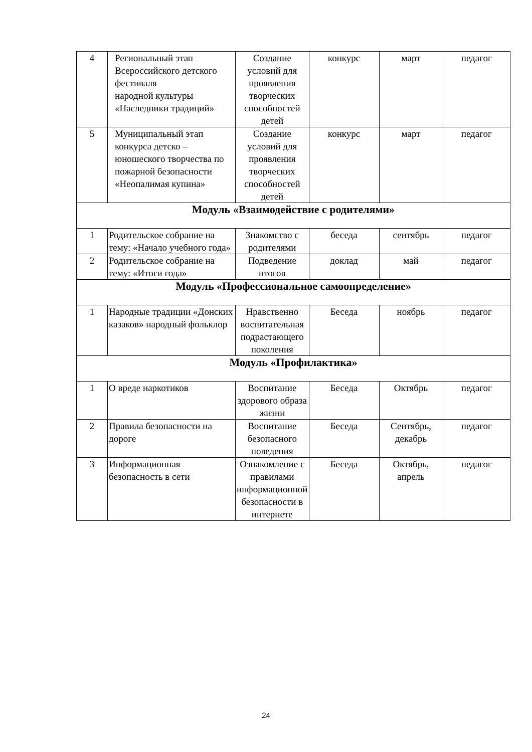| 4 | Региональный этап Всероссийского детского фестиваля народной культуры «Наследники традиций» | Создание условий для проявления творческих способностей детей | конкурс | март | педагог |
| 5 | Муниципальный этап конкурса детско – юношеского творчества по пожарной безопасности «Неопалимая купина» | Создание условий для проявления творческих способностей детей | конкурс | март | педагог |
| Модуль «Взаимодействие с родителями» | | | | | |
| 1 | Родительское собрание на тему: «Начало учебного года» | Знакомство с родителями | беседа | сентябрь | педагог |
| 2 | Родительское собрание на тему: «Итоги года» | Подведение итогов | доклад | май | педагог |
| Модуль «Профессиональное самоопределение» | | | | | |
| 1 | Народные традиции «Донских казаков» народный фольклор | Нравственно воспитательная подрастающего поколения | Беседа | ноябрь | педагог |
| Модуль «Профилактика» | | | | | |
| 1 | О вреде наркотиков | Воспитание здорового образа жизни | Беседа | Октябрь | педагог |
| 2 | Правила безопасности на дороге | Воспитание безопасного поведения | Беседа | Сентябрь, декабрь | педагог |
| 3 | Информационная безопасность в сети | Ознакомление с правилами информационной безопасности в интернете | Беседа | Октябрь, апрель | педагог |
24